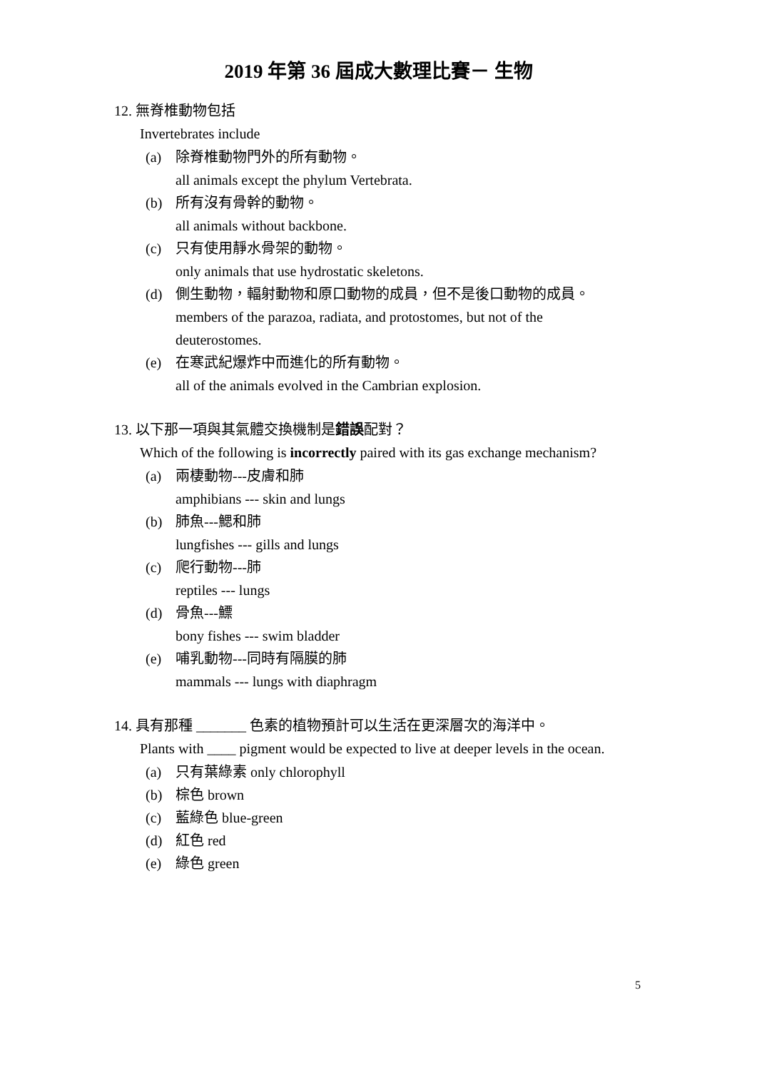2019 年第 36 屆成大數理比賽－ 生物
12. 無脊椎動物包括
Invertebrates include
(a) 除脊椎動物門外的所有動物。
all animals except the phylum Vertebrata.
(b) 所有沒有骨幹的動物。
all animals without backbone.
(c) 只有使用靜水骨架的動物。
only animals that use hydrostatic skeletons.
(d) 側生動物，輻射動物和原口動物的成員，但不是後口動物的成員。
members of the parazoa, radiata, and protostomes, but not of the deuterostomes.
(e) 在寒武紀爆炸中而進化的所有動物。
all of the animals evolved in the Cambrian explosion.
13. 以下那一項與其氣體交換機制是錯誤配對？
Which of the following is incorrectly paired with its gas exchange mechanism?
(a) 兩棲動物---皮膚和肺
amphibians --- skin and lungs
(b) 肺魚---鰓和肺
lungfishes --- gills and lungs
(c) 爬行動物---肺
reptiles --- lungs
(d) 骨魚---鰾
bony fishes --- swim bladder
(e) 哺乳動物---同時有隔膜的肺
mammals --- lungs with diaphragm
14. 具有那種 _______ 色素的植物預計可以生活在更深層次的海洋中。
Plants with ____ pigment would be expected to live at deeper levels in the ocean.
(a) 只有葉綠素 only chlorophyll
(b) 棕色 brown
(c) 藍綠色 blue-green
(d) 紅色 red
(e) 綠色 green
5